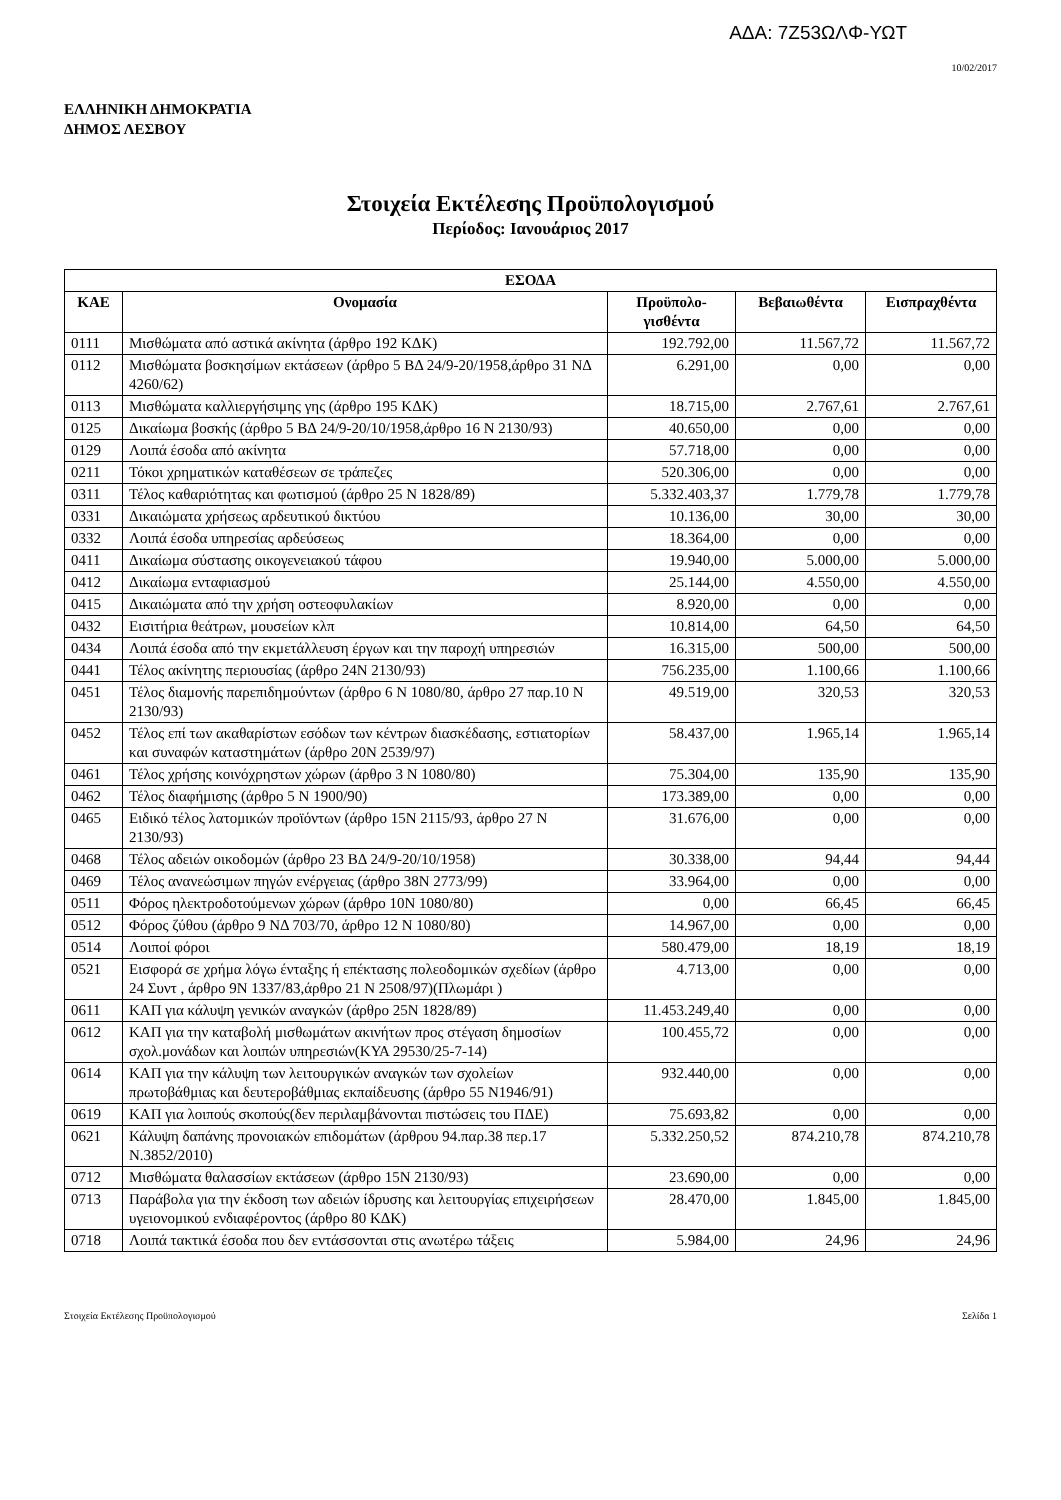ΑΔΑ: 7Ζ53ΩΛΦ-ΥΩΤ
10/02/2017
ΕΛΛΗΝΙΚΗ ΔΗΜΟΚΡΑΤΙΑ
ΔΗΜΟΣ ΛΕΣΒΟΥ
Στοιχεία Εκτέλεσης Προϋπολογισμού
Περίοδος: Ιανουάριος 2017
| ΕΣΟΔΑ | | | | |
| --- | --- | --- | --- | --- |
| ΚΑΕ | Ονομασία | Προϋπολο- γισθέντα | Βεβαιωθέντα | Εισπραχθέντα |
| 0111 | Μισθώματα από αστικά ακίνητα (άρθρο 192 ΚΔΚ) | 192.792,00 | 11.567,72 | 11.567,72 |
| 0112 | Μισθώματα βοσκησίμων εκτάσεων (άρθρο 5 ΒΔ 24/9-20/1958,άρθρο 31 ΝΔ 4260/62) | 6.291,00 | 0,00 | 0,00 |
| 0113 | Μισθώματα καλλιεργήσιμης γης (άρθρο 195 ΚΔΚ) | 18.715,00 | 2.767,61 | 2.767,61 |
| 0125 | Δικαίωμα βοσκής (άρθρο 5 ΒΔ 24/9-20/10/1958,άρθρο 16 Ν 2130/93) | 40.650,00 | 0,00 | 0,00 |
| 0129 | Λοιπά έσοδα από ακίνητα | 57.718,00 | 0,00 | 0,00 |
| 0211 | Τόκοι χρηματικών καταθέσεων σε τράπεζες | 520.306,00 | 0,00 | 0,00 |
| 0311 | Τέλος καθαριότητας και φωτισμού (άρθρο 25 Ν 1828/89) | 5.332.403,37 | 1.779,78 | 1.779,78 |
| 0331 | Δικαιώματα χρήσεως αρδευτικού δικτύου | 10.136,00 | 30,00 | 30,00 |
| 0332 | Λοιπά έσοδα υπηρεσίας αρδεύσεως | 18.364,00 | 0,00 | 0,00 |
| 0411 | Δικαίωμα σύστασης οικογενειακού τάφου | 19.940,00 | 5.000,00 | 5.000,00 |
| 0412 | Δικαίωμα ενταφιασμού | 25.144,00 | 4.550,00 | 4.550,00 |
| 0415 | Δικαιώματα από την χρήση οστεοφυλακίων | 8.920,00 | 0,00 | 0,00 |
| 0432 | Εισιτήρια θεάτρων, μουσείων κλπ | 10.814,00 | 64,50 | 64,50 |
| 0434 | Λοιπά έσοδα από την εκμετάλλευση έργων και την παροχή υπηρεσιών | 16.315,00 | 500,00 | 500,00 |
| 0441 | Τέλος ακίνητης περιουσίας (άρθρο 24Ν 2130/93) | 756.235,00 | 1.100,66 | 1.100,66 |
| 0451 | Τέλος διαμονής παρεπιδημούντων (άρθρο 6 Ν 1080/80, άρθρο 27 παρ.10 Ν 2130/93) | 49.519,00 | 320,53 | 320,53 |
| 0452 | Τέλος επί των ακαθαρίστων εσόδων των κέντρων διασκέδασης, εστιατορίων και συναφών καταστημάτων (άρθρο 20Ν 2539/97) | 58.437,00 | 1.965,14 | 1.965,14 |
| 0461 | Τέλος χρήσης κοινόχρηστων χώρων (άρθρο 3 Ν 1080/80) | 75.304,00 | 135,90 | 135,90 |
| 0462 | Τέλος διαφήμισης (άρθρο 5 Ν 1900/90) | 173.389,00 | 0,00 | 0,00 |
| 0465 | Ειδικό τέλος λατομικών προϊόντων (άρθρο 15Ν 2115/93, άρθρο 27 Ν 2130/93) | 31.676,00 | 0,00 | 0,00 |
| 0468 | Τέλος αδειών οικοδομών (άρθρο 23 ΒΔ 24/9-20/10/1958) | 30.338,00 | 94,44 | 94,44 |
| 0469 | Τέλος ανανεώσιμων πηγών ενέργειας (άρθρο 38Ν 2773/99) | 33.964,00 | 0,00 | 0,00 |
| 0511 | Φόρος ηλεκτροδοτούμενων χώρων (άρθρο 10Ν 1080/80) | 0,00 | 66,45 | 66,45 |
| 0512 | Φόρος ζύθου (άρθρο 9 ΝΔ 703/70, άρθρο 12 Ν 1080/80) | 14.967,00 | 0,00 | 0,00 |
| 0514 | Λοιποί φόροι | 580.479,00 | 18,19 | 18,19 |
| 0521 | Εισφορά σε χρήμα λόγω ένταξης ή επέκτασης πολεοδομικών σχεδίων (άρθρο 24 Συντ , άρθρο 9Ν 1337/83,άρθρο 21 Ν 2508/97)(Πλωμάρι ) | 4.713,00 | 0,00 | 0,00 |
| 0611 | ΚΑΠ για κάλυψη γενικών αναγκών (άρθρο 25Ν 1828/89) | 11.453.249,40 | 0,00 | 0,00 |
| 0612 | ΚΑΠ για την καταβολή μισθωμάτων ακινήτων προς στέγαση δημοσίων σχολ.μονάδων και λοιπών υπηρεσιών(ΚΥΑ 29530/25-7-14) | 100.455,72 | 0,00 | 0,00 |
| 0614 | ΚΑΠ για την κάλυψη των λειτουργικών αναγκών των σχολείων πρωτοβάθμιας και δευτεροβάθμιας εκπαίδευσης (άρθρο 55 Ν1946/91) | 932.440,00 | 0,00 | 0,00 |
| 0619 | ΚΑΠ για λοιπούς σκοπούς(δεν περιλαμβάνονται πιστώσεις του ΠΔΕ) | 75.693,82 | 0,00 | 0,00 |
| 0621 | Κάλυψη δαπάνης προνοιακών επιδομάτων (άρθρου 94.παρ.38 περ.17 Ν.3852/2010) | 5.332.250,52 | 874.210,78 | 874.210,78 |
| 0712 | Μισθώματα θαλασσίων εκτάσεων (άρθρο 15Ν 2130/93) | 23.690,00 | 0,00 | 0,00 |
| 0713 | Παράβολα για την έκδοση των αδειών ίδρυσης και λειτουργίας επιχειρήσεων υγειονομικού ενδιαφέροντος (άρθρο 80 ΚΔΚ) | 28.470,00 | 1.845,00 | 1.845,00 |
| 0718 | Λοιπά τακτικά έσοδα που δεν εντάσσονται στις ανωτέρω τάξεις | 5.984,00 | 24,96 | 24,96 |
Στοιχεία Εκτέλεσης Προϋπολογισμού Σελίδα 1